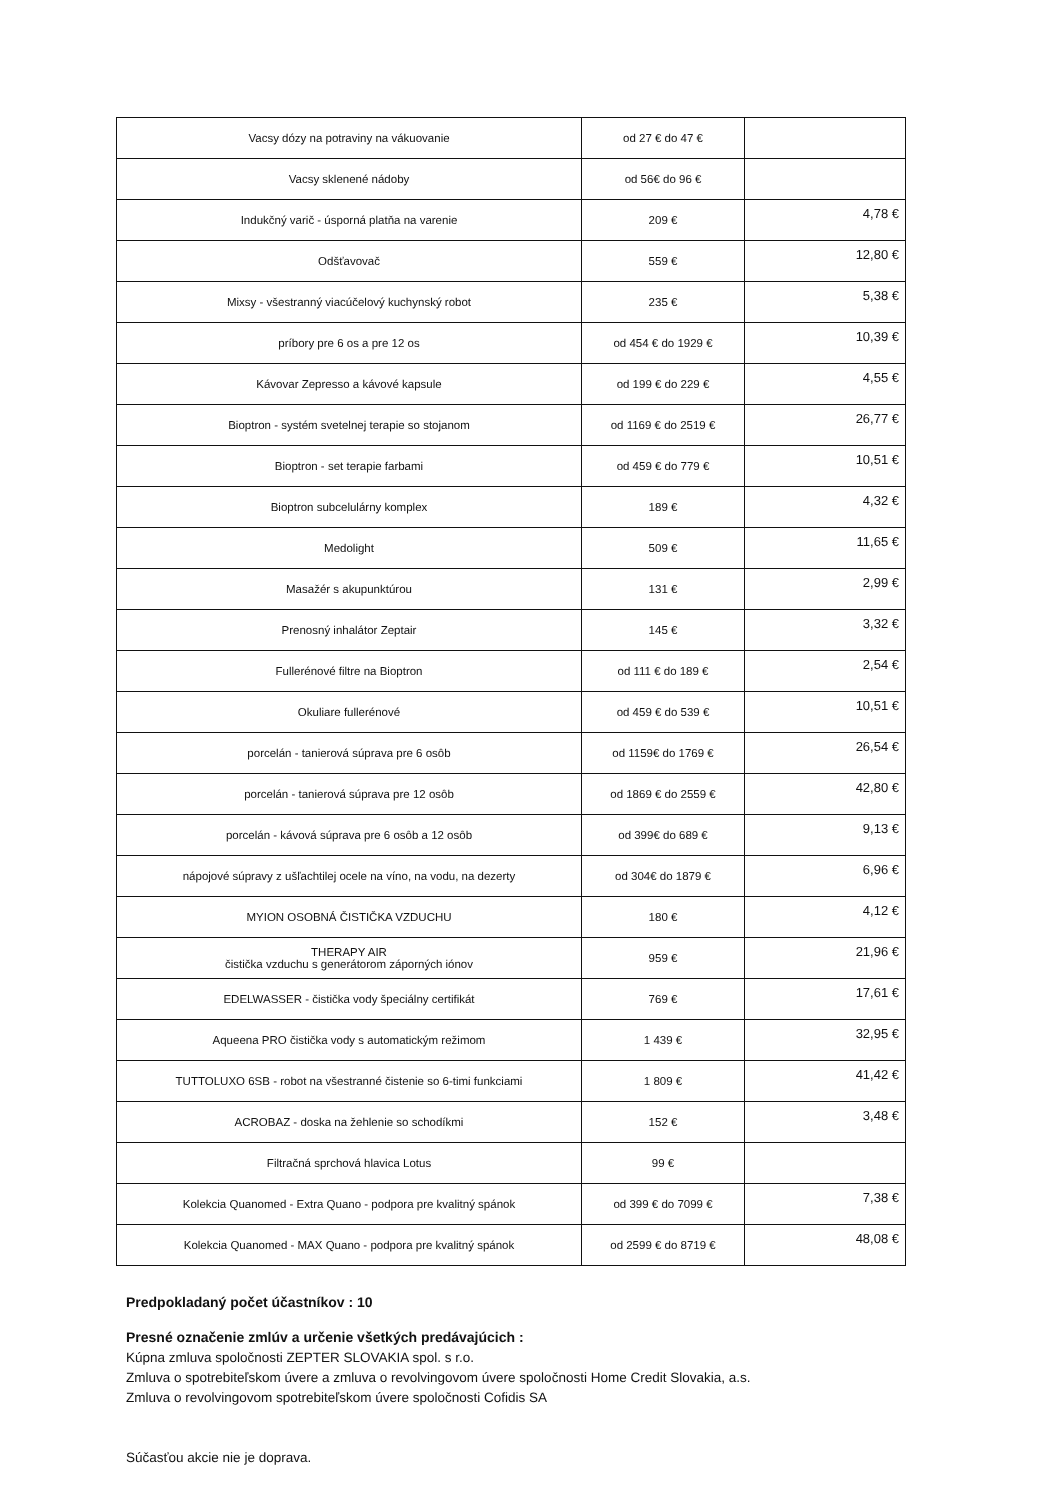| Vacsy dózy na potraviny na vákuovanie | od 27 € do 47 € | |
| Vacsy sklenené nádoby | od 56€ do 96 € | |
| Indukčný varič - úsporná platňa na varenie | 209 € | 4,78 € |
| Odšťavovač | 559 € | 12,80 € |
| Mixsy - všestranný viacúčelový kuchynský robot | 235 € | 5,38 € |
| príbory pre 6 os a pre 12 os | od 454 € do 1929 € | 10,39 € |
| Kávovar Zepresso a kávové kapsule | od 199 € do 229 € | 4,55 € |
| Bioptron - systém svetelnej terapie so stojanom | od 1169 € do 2519 € | 26,77 € |
| Bioptron - set terapie farbami | od 459 € do 779 € | 10,51 € |
| Bioptron subcelulárny komplex | 189 € | 4,32 € |
| Medolight | 509 € | 11,65 € |
| Masažér s akupunktúrou | 131 € | 2,99 € |
| Prenosný inhalátor Zeptair | 145 € | 3,32 € |
| Fullerénové filtre na Bioptron | od 111 € do 189 € | 2,54 € |
| Okuliare fullerénové | od 459 € do 539 € | 10,51 € |
| porcelán - tanierová súprava pre 6 osôb | od 1159€ do 1769 € | 26,54 € |
| porcelán - tanierová súprava pre 12 osôb | od 1869 € do 2559 € | 42,80 € |
| porcelán - kávová súprava pre 6 osôb a 12 osôb | od 399€ do 689 € | 9,13 € |
| nápojové súpravy z ušľachtilej ocele na víno, na vodu, na dezerty | od 304€ do 1879 € | 6,96 € |
| MYION OSOBNÁ ČISTIČKA VZDUCHU | 180 € | 4,12 € |
| THERAPY AIR čistička vzduchu s generátorom záporných iónov | 959 € | 21,96 € |
| EDELWASSER - čistička vody špeciálny certifikát | 769 € | 17,61 € |
| Aqueena PRO čistička vody s automatickým režimom | 1 439 € | 32,95 € |
| TUTTOLUXO 6SB - robot na všestranné čistenie so 6-timi funkciami | 1 809 € | 41,42 € |
| ACROBAZ - doska na žehlenie so schodíkmi | 152 € | 3,48 € |
| Filtračná sprchová hlavica Lotus | 99 € | |
| Kolekcia Quanomed - Extra Quano - podpora pre kvalitný spánok | od 399 € do 7099 € | 7,38 € |
| Kolekcia Quanomed - MAX Quano - podpora pre kvalitný spánok | od 2599 € do 8719 € | 48,08 € |
Predpokladaný počet účastníkov : 10
Presné označenie zmlúv a určenie všetkých predávajúcich :
Kúpna zmluva spoločnosti ZEPTER SLOVAKIA spol. s r.o.
Zmluva o spotrebiteľskom úvere a zmluva o revolvingovom úvere spoločnosti Home Credit Slovakia, a.s.
Zmluva o revolvingovom spotrebiteľskom úvere spoločnosti Cofidis SA
Súčasťou akcie nie je doprava.